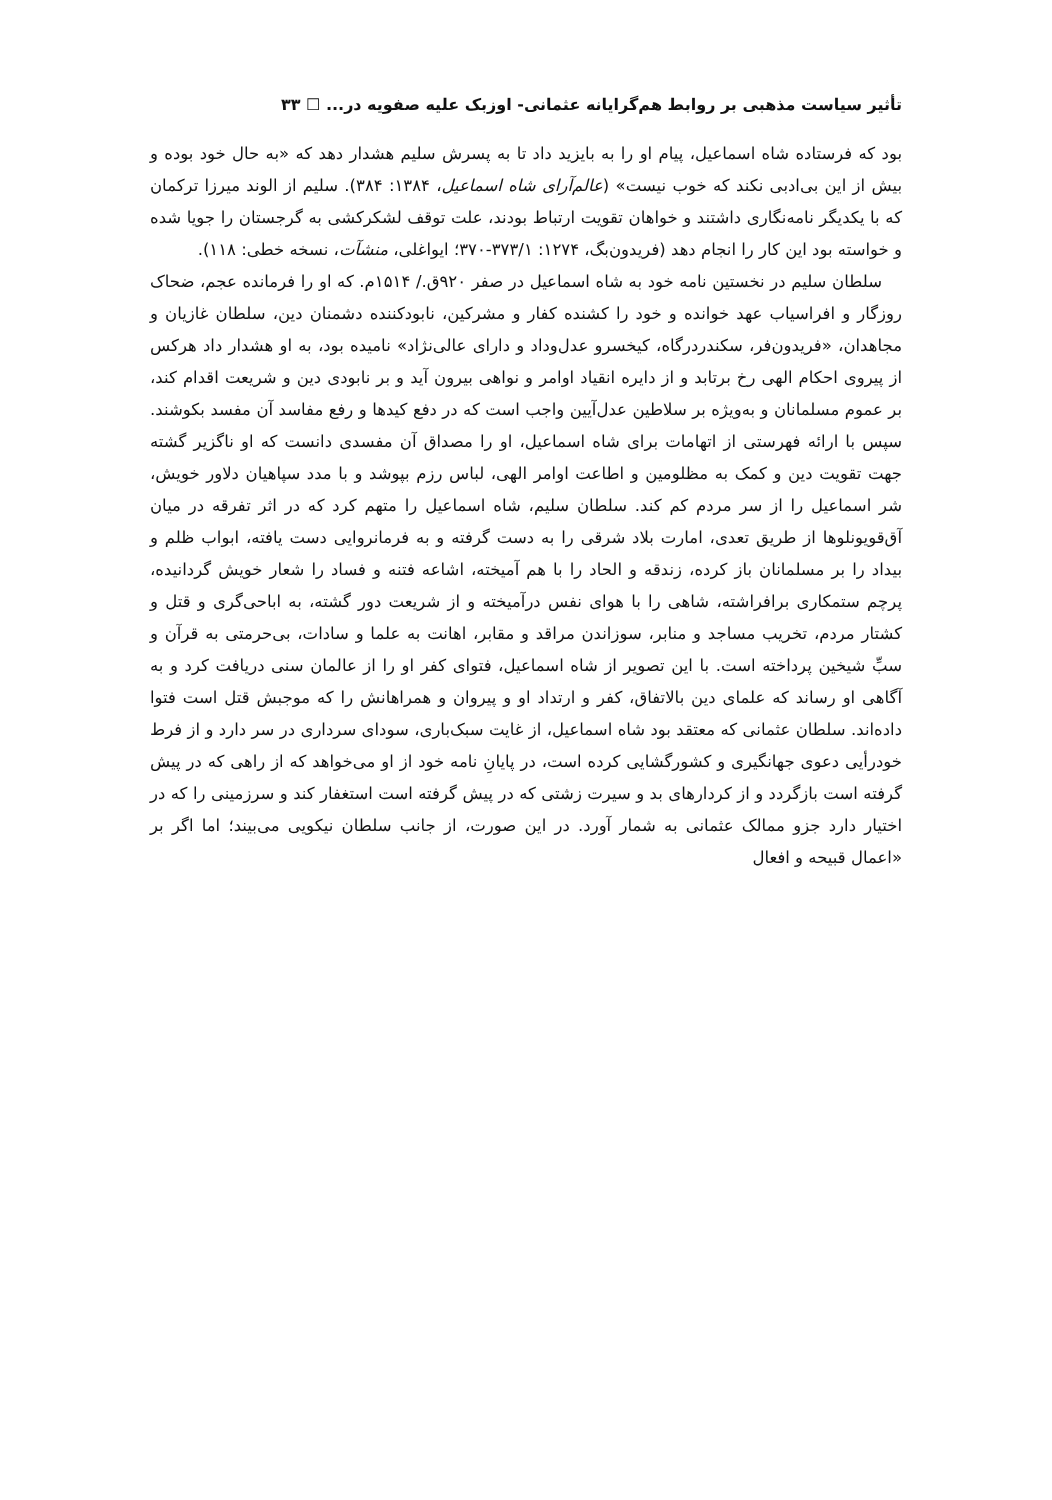تأثیر سیاست مذهبی بر روابط هم‌گرایانه عثمانی- اوزبک علیه صفویه در... ☐ ۳۳
بود که فرستاده شاه اسماعیل، پیام او را به بایزید داد تا به پسرش سلیم هشدار دهد که «به حال خود بوده و بیش از این بی‌ادبی نکند که خوب نیست» (عالم‌آرای شاه اسماعیل، ۱۳۸۴: ۳۸۴). سلیم از الوند میرزا ترکمان که با یکدیگر نامه‌نگاری داشتند و خواهان تقویت ارتباط بودند، علت توقف لشکرکشی به گرجستان را جویا شده و خواسته بود این کار را انجام دهد (فریدون‌بگ، ۱۲۷۴: ۳۷۳/۱-۳۷۰؛ ایواغلی، منشآت، نسخه خطی: ۱۱۸).
سلطان سلیم در نخستین نامه خود به شاه اسماعیل در صفر ۹۲۰ق./ ۱۵۱۴م. که او را فرمانده عجم، ضحاک روزگار و افراسیاب عهد خوانده و خود را کشنده کفار و مشرکین، نابودکننده دشمنان دین، سلطان غازیان و مجاهدان، «فریدون‌فر، سکندردرگاه، کیخسرو عدل‌وداد و دارای عالی‌نژاد» نامیده بود، به او هشدار داد هرکس از پیروی احکام الهی رخ برتابد و از دایره انقیاد اوامر و نواهی بیرون آید و بر نابودی دین و شریعت اقدام کند، بر عموم مسلمانان و به‌ویژه بر سلاطین عدل‌آیین واجب است که در دفع کیدها و رفع مفاسد آن مفسد بکوشند. سپس با ارائه فهرستی از اتهامات برای شاه اسماعیل، او را مصداق آن مفسدی دانست که او ناگزیر گشته جهت تقویت دین و کمک به مظلومین و اطاعت اوامر الهی، لباس رزم بپوشد و با مدد سپاهیان دلاور خویش، شر اسماعیل را از سر مردم کم کند. سلطان سلیم، شاه اسماعیل را متهم کرد که در اثر تفرقه در میان آق‌قویونلوها از طریق تعدی، امارت بلاد شرقی را به دست گرفته و به فرمانروایی دست یافته، ابواب ظلم و بیداد را بر مسلمانان باز کرده، زندقه و الحاد را با هم آمیخته، اشاعه فتنه و فساد را شعار خویش گردانیده، پرچم ستمکاری برافراشته، شاهی را با هوای نفس درآمیخته و از شریعت دور گشته، به اباحی‌گری و قتل و کشتار مردم، تخریب مساجد و منابر، سوزاندن مراقد و مقابر، اهانت به علما و سادات، بی‌حرمتی به قرآن و سبِّ شیخین پرداخته است. با این تصویر از شاه اسماعیل، فتوای کفر او را از عالمان سنی دریافت کرد و به آگاهی او رساند که علمای دین بالاتفاق، کفر و ارتداد او و پیروان و همراهانش را که موجبش قتل است فتوا داده‌اند. سلطان عثمانی که معتقد بود شاه اسماعیل، از غایت سبک‌باری، سودای سرداری در سر دارد و از فرط خودرأیی دعوی جهانگیری و کشورگشایی کرده است، در پایانِ نامه خود از او می‌خواهد که از راهی که در پیش گرفته است بازگردد و از کردارهای بد و سیرت زشتی که در پیش گرفته است استغفار کند و سرزمینی را که در اختیار دارد جزو ممالک عثمانی به شمار آورد. در این صورت، از جانب سلطان نیکویی می‌بیند؛ اما اگر بر «اعمال قبیحه و افعال